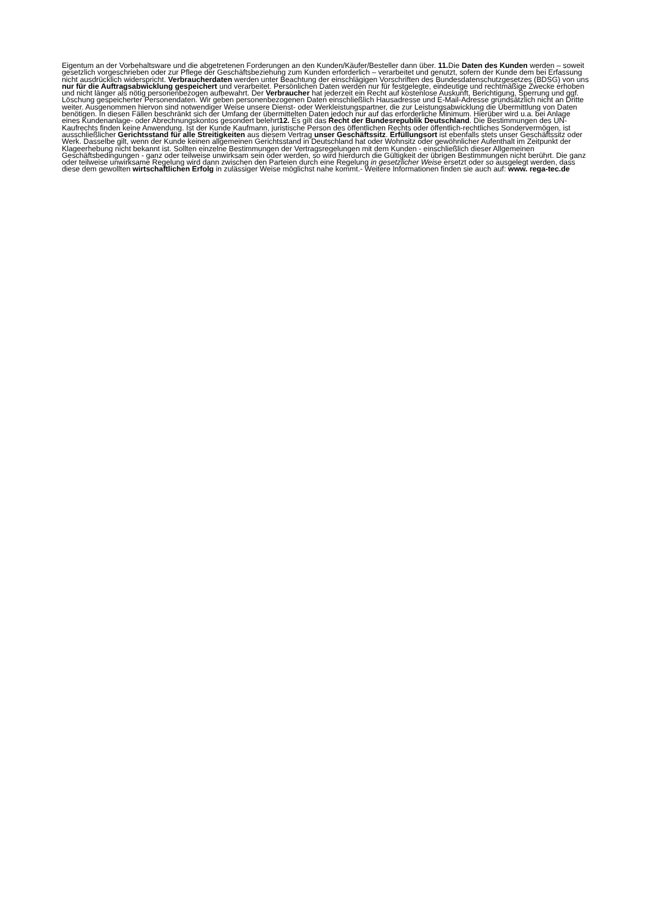Eigentum an der Vorbehaltsware und die abgetretenen Forderungen an den Kunden/Käufer/Besteller dann über. 11. Die Daten des Kunden werden – soweit gesetzlich vorgeschrieben oder zur Pflege der Geschäftsbeziehung zum Kunden erforderlich – verarbeitet und genutzt, sofern der Kunde dem bei Erfassung nicht ausdrücklich widerspricht. Verbraucherdaten werden unter Beachtung der einschlägigen Vorschriften des Bundesdatenschutzgesetzes (BDSG) von uns nur für die Auftragsabwicklung gespeichert und verarbeitet. Persönlichen Daten werden nur für festgelegte, eindeutige und rechtmäßige Zwecke erhoben und nicht länger als nötig personenbezogen aufbewahrt. Der Verbraucher hat jederzeit ein Recht auf kostenlose Auskunft, Berichtigung, Sperrung und ggf. Löschung gespeicherter Personendaten. Wir geben personenbezogenen Daten einschließlich Hausadresse und E-Mail-Adresse grundsätzlich nicht an Dritte weiter. Ausgenommen hiervon sind notwendiger Weise unsere Dienst- oder Werkleistungspartner, die zur Leistungsabwicklung die Übermittlung von Daten benötigen. In diesen Fällen beschränkt sich der Umfang der übermittelten Daten jedoch nur auf das erforderliche Minimum. Hierüber wird u.a. bei Anlage eines Kundenanlage- oder Abrechnungskontos gesondert belehrt12. Es gilt das Recht der Bundesrepublik Deutschland. Die Bestimmungen des UN-Kaufrechts finden keine Anwendung. Ist der Kunde Kaufmann, juristische Person des öffentlichen Rechts oder öffentlich-rechtliches Sondervermögen, ist ausschließlicher Gerichtsstand für alle Streitigkeiten aus diesem Vertrag unser Geschäftssitz. Erfüllungsort ist ebenfalls stets unser Geschäftssitz oder Werk. Dasselbe gilt, wenn der Kunde keinen allgemeinen Gerichtsstand in Deutschland hat oder Wohnsitz oder gewöhnlicher Aufenthalt im Zeitpunkt der Klageerhebung nicht bekannt ist. Sollten einzelne Bestimmungen der Vertragsregelungen mit dem Kunden - einschließlich dieser Allgemeinen Geschäftsbedingungen - ganz oder teilweise unwirksam sein oder werden, so wird hierdurch die Gültigkeit der übrigen Bestimmungen nicht berührt. Die ganz oder teilweise unwirksame Regelung wird dann zwischen den Parteien durch eine Regelung in gesetzlicher Weise ersetzt oder so ausgelegt werden, dass diese dem gewollten wirtschaftlichen Erfolg in zulässiger Weise möglichst nahe kommt.- Weitere Informationen finden sie auch auf: www. rega-tec.de